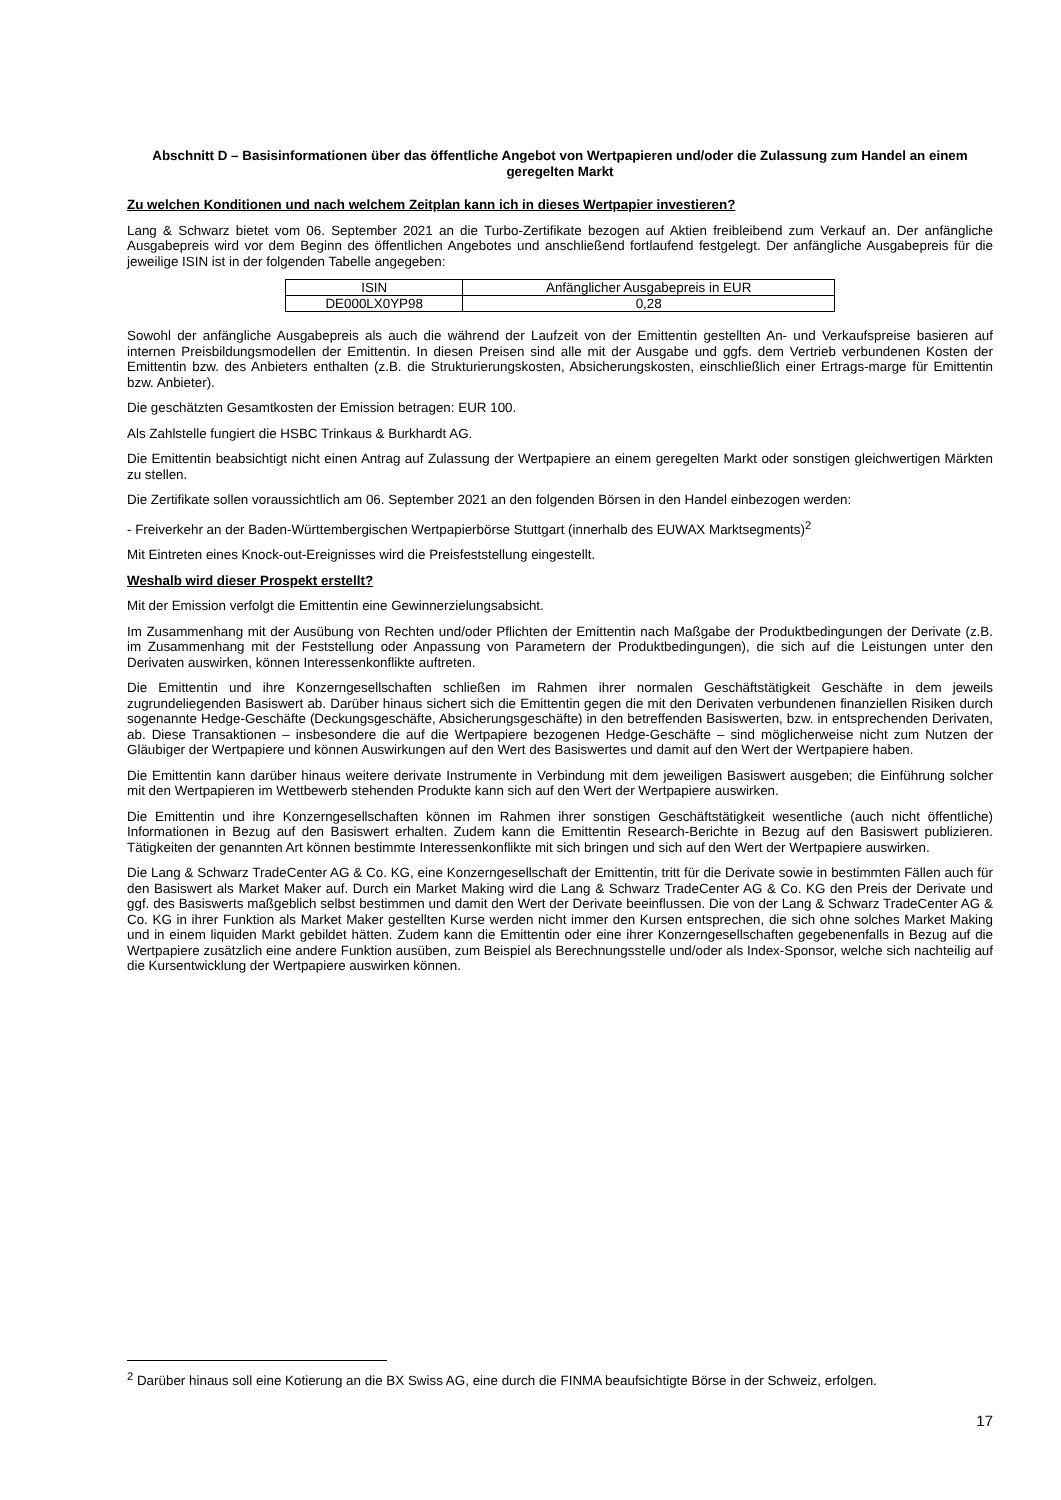Abschnitt D – Basisinformationen über das öffentliche Angebot von Wertpapieren und/oder die Zulassung zum Handel an einem geregelten Markt
Zu welchen Konditionen und nach welchem Zeitplan kann ich in dieses Wertpapier investieren?
Lang & Schwarz bietet vom 06. September 2021 an die Turbo-Zertifikate bezogen auf Aktien freibleibend zum Verkauf an. Der anfängliche Ausgabepreis wird vor dem Beginn des öffentlichen Angebotes und anschließend fortlaufend festgelegt. Der anfängliche Ausgabepreis für die jeweilige ISIN ist in der folgenden Tabelle angegeben:
| ISIN | Anfänglicher Ausgabepreis in EUR |
| --- | --- |
| DE000LX0YP98 | 0,28 |
Sowohl der anfängliche Ausgabepreis als auch die während der Laufzeit von der Emittentin gestellten An- und Verkaufspreise basieren auf internen Preisbildungsmodellen der Emittentin. In diesen Preisen sind alle mit der Ausgabe und ggfs. dem Vertrieb verbundenen Kosten der Emittentin bzw. des Anbieters enthalten (z.B. die Strukturierungskosten, Absicherungskosten, einschließlich einer Ertrags-marge für Emittentin bzw. Anbieter).
Die geschätzten Gesamtkosten der Emission betragen: EUR 100.
Als Zahlstelle fungiert die HSBC Trinkaus & Burkhardt AG.
Die Emittentin beabsichtigt nicht einen Antrag auf Zulassung der Wertpapiere an einem geregelten Markt oder sonstigen gleichwertigen Märkten zu stellen.
Die Zertifikate sollen voraussichtlich am 06. September 2021 an den folgenden Börsen in den Handel einbezogen werden:
- Freiverkehr an der Baden-Württembergischen Wertpapierbörse Stuttgart (innerhalb des EUWAX Marktsegments)<sup>2</sup>
Mit Eintreten eines Knock-out-Ereignisses wird die Preisfeststellung eingestellt.
Weshalb wird dieser Prospekt erstellt?
Mit der Emission verfolgt die Emittentin eine Gewinnerzielungsabsicht.
Im Zusammenhang mit der Ausübung von Rechten und/oder Pflichten der Emittentin nach Maßgabe der Produktbedingungen der Derivate (z.B. im Zusammenhang mit der Feststellung oder Anpassung von Parametern der Produktbedingungen), die sich auf die Leistungen unter den Derivaten auswirken, können Interessenkonflikte auftreten.
Die Emittentin und ihre Konzerngesellschaften schließen im Rahmen ihrer normalen Geschäftstätigkeit Geschäfte in dem jeweils zugrundeliegenden Basiswert ab. Darüber hinaus sichert sich die Emittentin gegen die mit den Derivaten verbundenen finanziellen Risiken durch sogenannte Hedge-Geschäfte (Deckungsgeschäfte, Absicherungsgeschäfte) in den betreffenden Basiswerten, bzw. in entsprechenden Derivaten, ab. Diese Transaktionen – insbesondere die auf die Wertpapiere bezogenen Hedge-Geschäfte – sind möglicherweise nicht zum Nutzen der Gläubiger der Wertpapiere und können Auswirkungen auf den Wert des Basiswertes und damit auf den Wert der Wertpapiere haben.
Die Emittentin kann darüber hinaus weitere derivate Instrumente in Verbindung mit dem jeweiligen Basiswert ausgeben; die Einführung solcher mit den Wertpapieren im Wettbewerb stehenden Produkte kann sich auf den Wert der Wertpapiere auswirken.
Die Emittentin und ihre Konzerngesellschaften können im Rahmen ihrer sonstigen Geschäftstätigkeit wesentliche (auch nicht öffentliche) Informationen in Bezug auf den Basiswert erhalten. Zudem kann die Emittentin Research-Berichte in Bezug auf den Basiswert publizieren. Tätigkeiten der genannten Art können bestimmte Interessenkonflikte mit sich bringen und sich auf den Wert der Wertpapiere auswirken.
Die Lang & Schwarz TradeCenter AG & Co. KG, eine Konzerngesellschaft der Emittentin, tritt für die Derivate sowie in bestimmten Fällen auch für den Basiswert als Market Maker auf. Durch ein Market Making wird die Lang & Schwarz TradeCenter AG & Co. KG den Preis der Derivate und ggf. des Basiswerts maßgeblich selbst bestimmen und damit den Wert der Derivate beeinflussen. Die von der Lang & Schwarz TradeCenter AG & Co. KG in ihrer Funktion als Market Maker gestellten Kurse werden nicht immer den Kursen entsprechen, die sich ohne solches Market Making und in einem liquiden Markt gebildet hätten. Zudem kann die Emittentin oder eine ihrer Konzerngesellschaften gegebenenfalls in Bezug auf die Wertpapiere zusätzlich eine andere Funktion ausüben, zum Beispiel als Berechnungsstelle und/oder als Index-Sponsor, welche sich nachteilig auf die Kursentwicklung der Wertpapiere auswirken können.
<sup>2</sup> Darüber hinaus soll eine Kotierung an die BX Swiss AG, eine durch die FINMA beaufsichtigte Börse in der Schweiz, erfolgen.
17